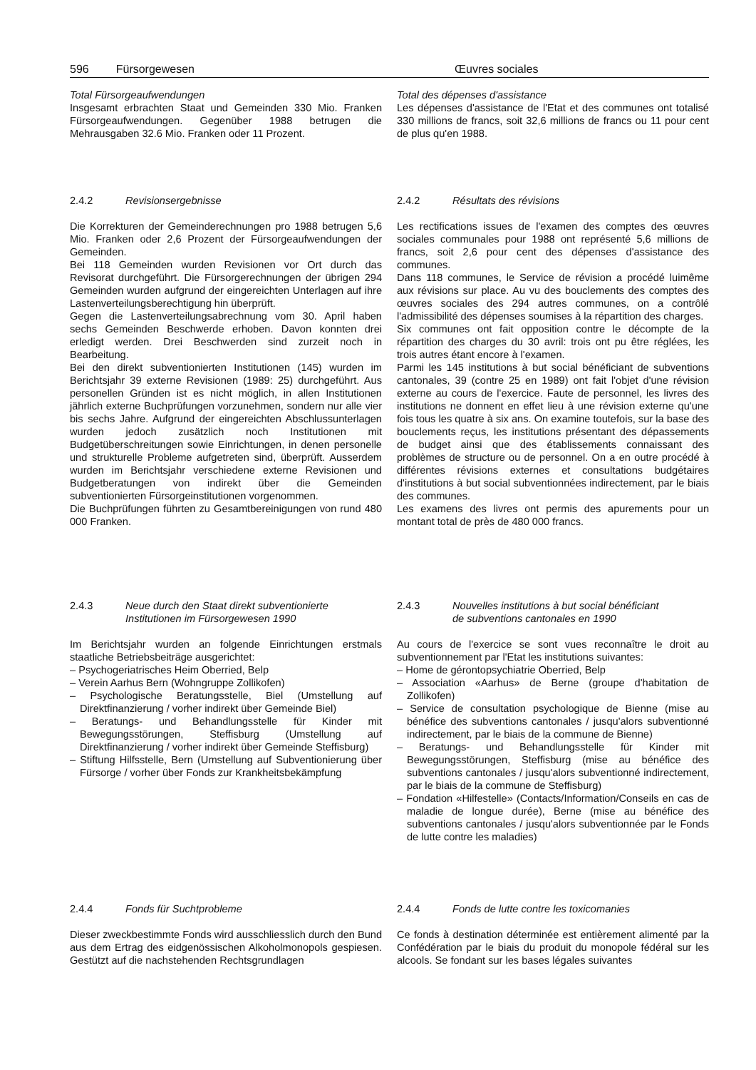596 Fürsorgewesen Œuvres sociales
Total Fürsorgeaufwendungen
Insgesamt erbrachten Staat und Gemeinden 330 Mio. Franken Fürsorgeaufwendungen. Gegenüber 1988 betrugen die Mehrausgaben 32.6 Mio. Franken oder 11 Prozent.
Total des dépenses d'assistance
Les dépenses d'assistance de l'Etat et des communes ont totalisé 330 millions de francs, soit 32,6 millions de francs ou 11 pour cent de plus qu'en 1988.
2.4.2 Revisionsergebnisse
Die Korrekturen der Gemeinderechnungen pro 1988 betrugen 5,6 Mio. Franken oder 2,6 Prozent der Fürsorgeaufwendungen der Gemeinden.
Bei 118 Gemeinden wurden Revisionen vor Ort durch das Revisorat durchgeführt. Die Fürsorgerechnungen der übrigen 294 Gemeinden wurden aufgrund der eingereichten Unterlagen auf ihre Lastenverteilungsberechtigung hin überprüft.
Gegen die Lastenverteilungsabrechnung vom 30. April haben sechs Gemeinden Beschwerde erhoben. Davon konnten drei erledigt werden. Drei Beschwerden sind zurzeit noch in Bearbeitung.
Bei den direkt subventionierten Institutionen (145) wurden im Berichtsjahr 39 externe Revisionen (1989: 25) durchgeführt. Aus personellen Gründen ist es nicht möglich, in allen Institutionen jährlich externe Buchprüfungen vorzunehmen, sondern nur alle vier bis sechs Jahre. Aufgrund der eingereichten Abschlussunterlagen wurden jedoch zusätzlich noch Institutionen mit Budgetüberschreitungen sowie Einrichtungen, in denen personelle und strukturelle Probleme aufgetreten sind, überprüft. Ausserdem wurden im Berichtsjahr verschiedene externe Revisionen und Budgetberatungen von indirekt über die Gemeinden subventionierten Fürsorgeinstitutionen vorgenommen.
Die Buchprüfungen führten zu Gesamtbereinigungen von rund 480 000 Franken.
2.4.2 Résultats des révisions
Les rectifications issues de l'examen des comptes des œuvres sociales communales pour 1988 ont représenté 5,6 millions de francs, soit 2,6 pour cent des dépenses d'assistance des communes.
Dans 118 communes, le Service de révision a procédé luimême aux révisions sur place. Au vu des bouclements des comptes des œuvres sociales des 294 autres communes, on a contrôlé l'admissibilité des dépenses soumises à la répartition des charges.
Six communes ont fait opposition contre le décompte de la répartition des charges du 30 avril: trois ont pu être réglées, les trois autres étant encore à l'examen.
Parmi les 145 institutions à but social bénéficiant de subventions cantonales, 39 (contre 25 en 1989) ont fait l'objet d'une révision externe au cours de l'exercice. Faute de personnel, les livres des institutions ne donnent en effet lieu à une révision externe qu'une fois tous les quatre à six ans. On examine toutefois, sur la base des bouclements reçus, les institutions présentant des dépassements de budget ainsi que des établissements connaissant des problèmes de structure ou de personnel. On a en outre procédé à différentes révisions externes et consultations budgétaires d'institutions à but social subventionnées indirectement, par le biais des communes.
Les examens des livres ont permis des apurements pour un montant total de près de 480 000 francs.
2.4.3 Neue durch den Staat direkt subventionierte
Institutionen im Fürsorgewesen 1990
Im Berichtsjahr wurden an folgende Einrichtungen erstmals staatliche Betriebsbeiträge ausgerichtet:
– Psychogeriatrisches Heim Oberried, Belp
– Verein Aarhus Bern (Wohngruppe Zollikofen)
– Psychologische Beratungsstelle, Biel (Umstellung auf Direktfinanzierung / vorher indirekt über Gemeinde Biel)
– Beratungs- und Behandlungsstelle für Kinder mit Bewegungsstörungen, Steffisburg (Umstellung auf Direktfinanzierung / vorher indirekt über Gemeinde Steffisburg)
– Stiftung Hilfsstelle, Bern (Umstellung auf Subventionierung über Fürsorge / vorher über Fonds zur Krankheitsbekämpfung
2.4.3 Nouvelles institutions à but social bénéficiant
de subventions cantonales en 1990
Au cours de l'exercice se sont vues reconnaître le droit au subventionnement par l'Etat les institutions suivantes:
– Home de gérontopsychiatrie Oberried, Belp
– Association «Aarhus» de Berne (groupe d'habitation de Zollikofen)
– Service de consultation psychologique de Bienne (mise au bénéfice des subventions cantonales / jusqu'alors subventionné indirectement, par le biais de la commune de Bienne)
– Beratungs- und Behandlungsstelle für Kinder mit Bewegungsstörungen, Steffisburg (mise au bénéfice des subventions cantonales / jusqu'alors subventionné indirectement, par le biais de la commune de Steffisburg)
– Fondation «Hilfestelle» (Contacts/Information/Conseils en cas de maladie de longue durée), Berne (mise au bénéfice des subventions cantonales / jusqu'alors subventionnée par le Fonds de lutte contre les maladies)
2.4.4 Fonds für Suchtprobleme
Dieser zweckbestimmte Fonds wird ausschliesslich durch den Bund aus dem Ertrag des eidgenössischen Alkoholmonopols gespiesen. Gestützt auf die nachstehenden Rechtsgrundlagen
2.4.4 Fonds de lutte contre les toxicomanies
Ce fonds à destination déterminée est entièrement alimenté par la Confédération par le biais du produit du monopole fédéral sur les alcools. Se fondant sur les bases légales suivantes